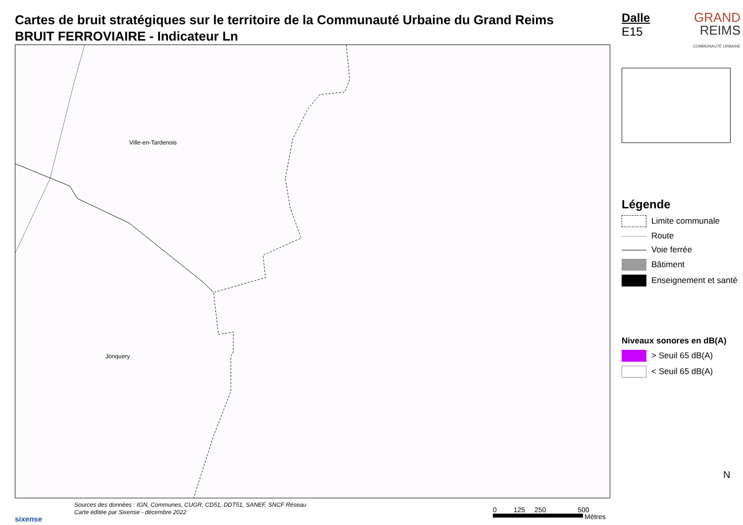Cartes de bruit stratégiques sur le territoire de la Communauté Urbaine du Grand Reims
BRUIT FERROVIAIRE - Indicateur Ln
Ville-en-Tardenois
Jonquery
Dalle
E15
GRAND
REIMS
COMMUNAUTÉ URBAINE
Légende
Limite communale
Route
Voie ferrée
Bâtiment
Enseignement et santé
Niveaux sonores en dB(A)
> Seuil 65 dB(A)
< Seuil 65 dB(A)
N
sixense
Sources des données : IGN, Communes, CUGR, CD51, DDT51, SANEF, SNCF Réseau
Carte éditée par Sixense - décembre 2022
0 125 250 500
Mètres